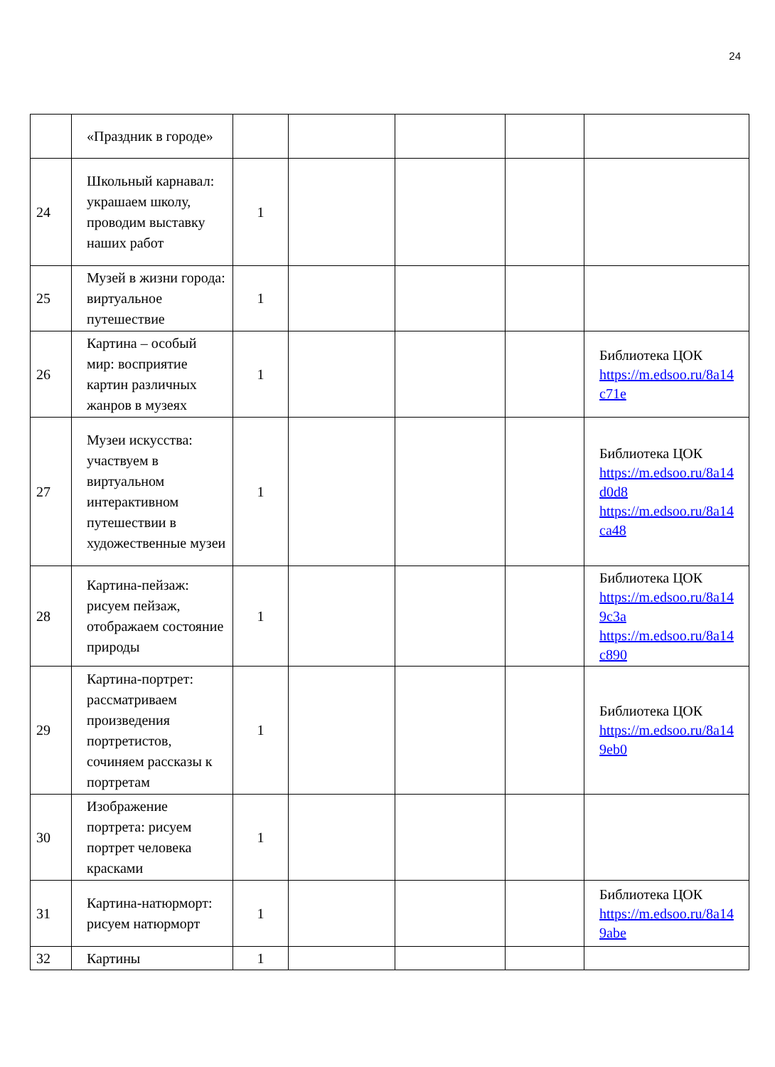24
| | «Праздник в городе» | | | | | |
| 24 | Школьный карнавал: украшаем школу, проводим выставку наших работ | 1 | | | | |
| 25 | Музей в жизни города: виртуальное путешествие | 1 | | | | |
| 26 | Картина – особый мир: восприятие картин различных жанров в музеях | 1 | | | | Библиотека ЦОК https://m.edsoo.ru/8a14 c71e |
| 27 | Музеи искусства: участвуем в виртуальном интерактивном путешествии в художественные музеи | 1 | | | | Библиотека ЦОК https://m.edsoo.ru/8a14 d0d8 https://m.edsoo.ru/8a14 ca48 |
| 28 | Картина-пейзаж: рисуем пейзаж, отображаем состояние природы | 1 | | | | Библиотека ЦОК https://m.edsoo.ru/8a14 9c3a https://m.edsoo.ru/8a14 c890 |
| 29 | Картина-портрет: рассматриваем произведения портретистов, сочиняем рассказы к портретам | 1 | | | | Библиотека ЦОК https://m.edsoo.ru/8a14 9eb0 |
| 30 | Изображение портрета: рисуем портрет человека красками | 1 | | | | |
| 31 | Картина-натюрморт: рисуем натюрморт | 1 | | | | Библиотека ЦОК https://m.edsoo.ru/8a14 9abe |
| 32 | Картины | 1 | | | | |